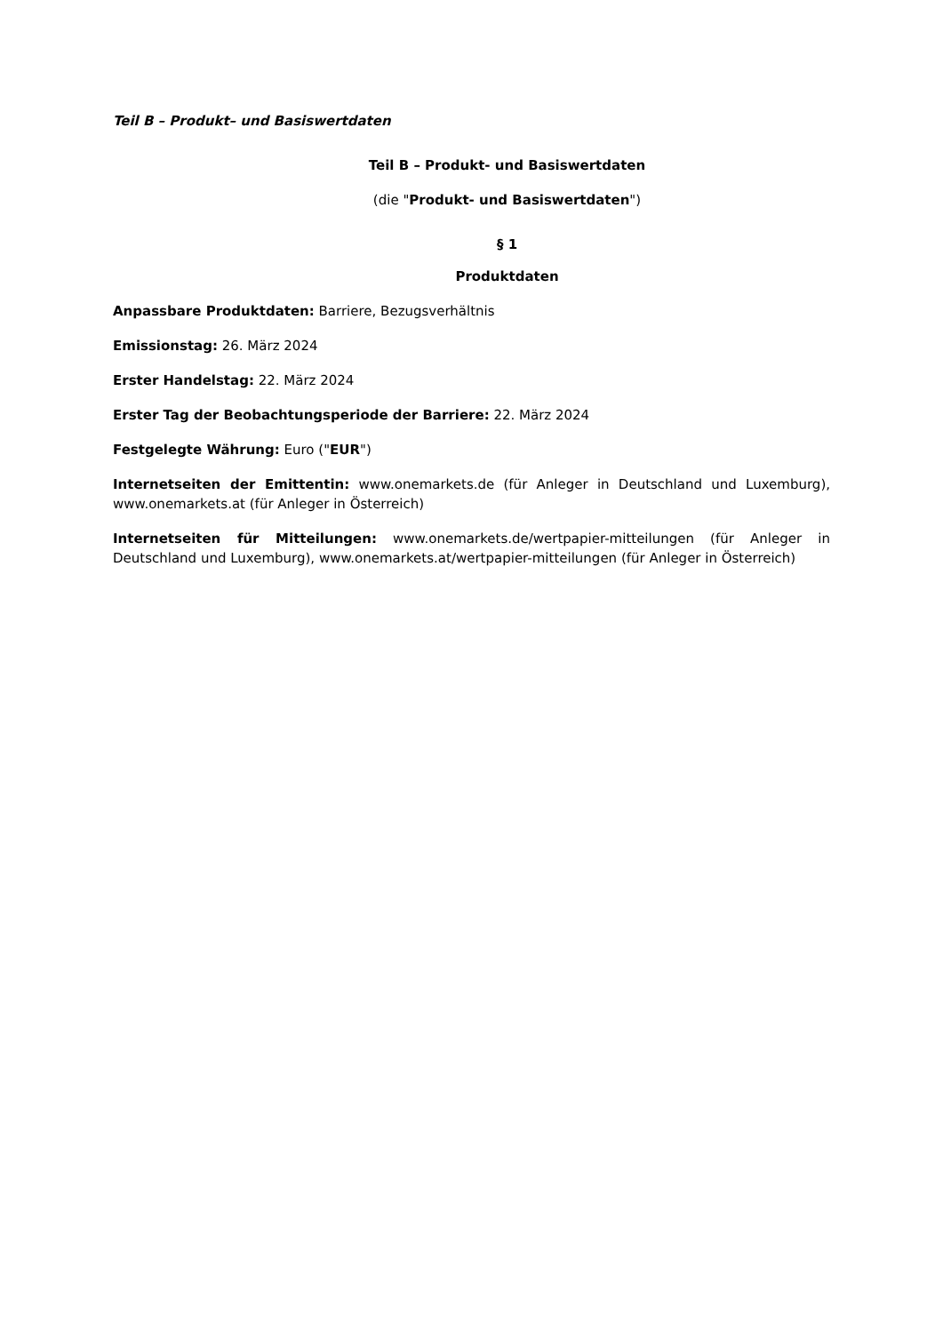Teil B – Produkt– und Basiswertdaten
Teil B – Produkt- und Basiswertdaten
(die "Produkt- und Basiswertdaten")
§ 1
Produktdaten
Anpassbare Produktdaten: Barriere, Bezugsverhältnis
Emissionstag: 26. März 2024
Erster Handelstag: 22. März 2024
Erster Tag der Beobachtungsperiode der Barriere: 22. März 2024
Festgelegte Währung: Euro ("EUR")
Internetseiten der Emittentin: www.onemarkets.de (für Anleger in Deutschland und Luxemburg), www.onemarkets.at (für Anleger in Österreich)
Internetseiten für Mitteilungen: www.onemarkets.de/wertpapier-mitteilungen (für Anleger in Deutschland und Luxemburg), www.onemarkets.at/wertpapier-mitteilungen (für Anleger in Österreich)